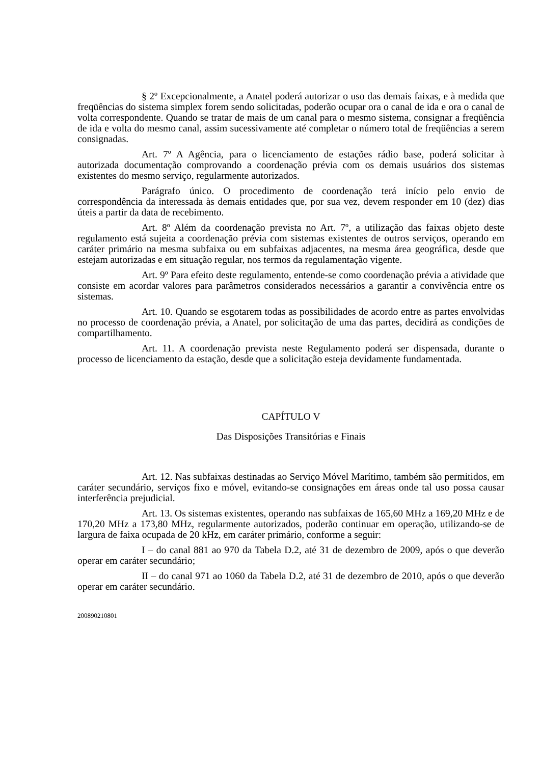§ 2º Excepcionalmente, a Anatel poderá autorizar o uso das demais faixas, e à medida que freqüências do sistema simplex forem sendo solicitadas, poderão ocupar ora o canal de ida e ora o canal de volta correspondente. Quando se tratar de mais de um canal para o mesmo sistema, consignar a freqüência de ida e volta do mesmo canal, assim sucessivamente até completar o número total de freqüências a serem consignadas.
Art. 7º A Agência, para o licenciamento de estações rádio base, poderá solicitar à autorizada documentação comprovando a coordenação prévia com os demais usuários dos sistemas existentes do mesmo serviço, regularmente autorizados.
Parágrafo único. O procedimento de coordenação terá início pelo envio de correspondência da interessada às demais entidades que, por sua vez, devem responder em 10 (dez) dias úteis a partir da data de recebimento.
Art. 8º Além da coordenação prevista no Art. 7º, a utilização das faixas objeto deste regulamento está sujeita a coordenação prévia com sistemas existentes de outros serviços, operando em caráter primário na mesma subfaixa ou em subfaixas adjacentes, na mesma área geográfica, desde que estejam autorizadas e em situação regular, nos termos da regulamentação vigente.
Art. 9º Para efeito deste regulamento, entende-se como coordenação prévia a atividade que consiste em acordar valores para parâmetros considerados necessários a garantir a convivência entre os sistemas.
Art. 10. Quando se esgotarem todas as possibilidades de acordo entre as partes envolvidas no processo de coordenação prévia, a Anatel, por solicitação de uma das partes, decidirá as condições de compartilhamento.
Art. 11. A coordenação prevista neste Regulamento poderá ser dispensada, durante o processo de licenciamento da estação, desde que a solicitação esteja devidamente fundamentada.
CAPÍTULO V
Das Disposições Transitórias e Finais
Art. 12. Nas subfaixas destinadas ao Serviço Móvel Marítimo, também são permitidos, em caráter secundário, serviços fixo e móvel, evitando-se consignações em áreas onde tal uso possa causar interferência prejudicial.
Art. 13. Os sistemas existentes, operando nas subfaixas de 165,60 MHz a 169,20 MHz e de 170,20 MHz a 173,80 MHz, regularmente autorizados, poderão continuar em operação, utilizando-se de largura de faixa ocupada de 20 kHz, em caráter primário, conforme a seguir:
I – do canal 881 ao 970 da Tabela D.2, até 31 de dezembro de 2009, após o que deverão operar em caráter secundário;
II – do canal 971 ao 1060 da Tabela D.2, até 31 de dezembro de 2010, após o que deverão operar em caráter secundário.
200890210801